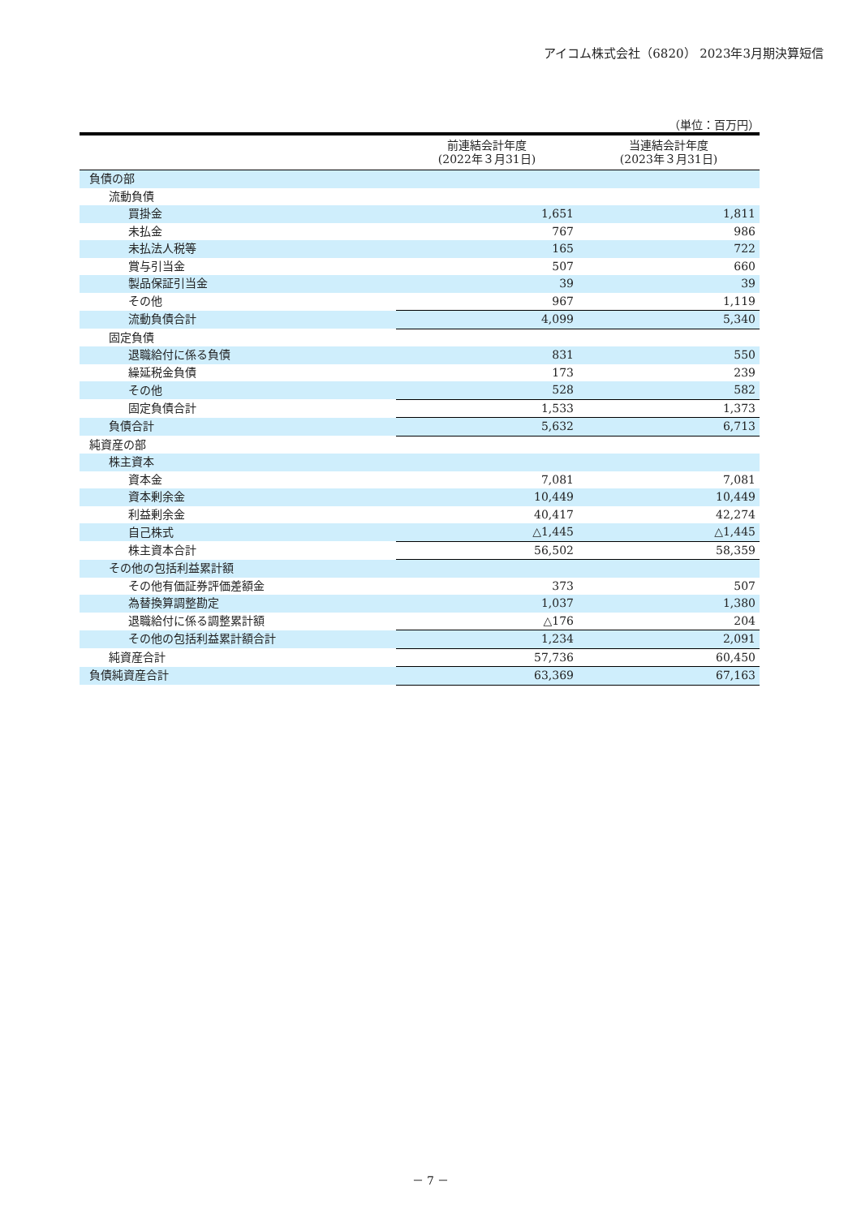アイコム株式会社（6820） 2023年3月期決算短信
（単位：百万円）
| | 前連結会計年度 (2022年３月31日) | 当連結会計年度 (2023年３月31日) |
| --- | --- | --- |
| 負債の部 | | |
| 流動負債 | | |
| 買掛金 | 1,651 | 1,811 |
| 未払金 | 767 | 986 |
| 未払法人税等 | 165 | 722 |
| 賞与引当金 | 507 | 660 |
| 製品保証引当金 | 39 | 39 |
| その他 | 967 | 1,119 |
| 流動負債合計 | 4,099 | 5,340 |
| 固定負債 | | |
| 退職給付に係る負債 | 831 | 550 |
| 繰延税金負債 | 173 | 239 |
| その他 | 528 | 582 |
| 固定負債合計 | 1,533 | 1,373 |
| 負債合計 | 5,632 | 6,713 |
| 純資産の部 | | |
| 株主資本 | | |
| 資本金 | 7,081 | 7,081 |
| 資本剰余金 | 10,449 | 10,449 |
| 利益剰余金 | 40,417 | 42,274 |
| 自己株式 | △1,445 | △1,445 |
| 株主資本合計 | 56,502 | 58,359 |
| その他の包括利益累計額 | | |
| その他有価証券評価差額金 | 373 | 507 |
| 為替換算調整勘定 | 1,037 | 1,380 |
| 退職給付に係る調整累計額 | △176 | 204 |
| その他の包括利益累計額合計 | 1,234 | 2,091 |
| 純資産合計 | 57,736 | 60,450 |
| 負債純資産合計 | 63,369 | 67,163 |
－ 7 －